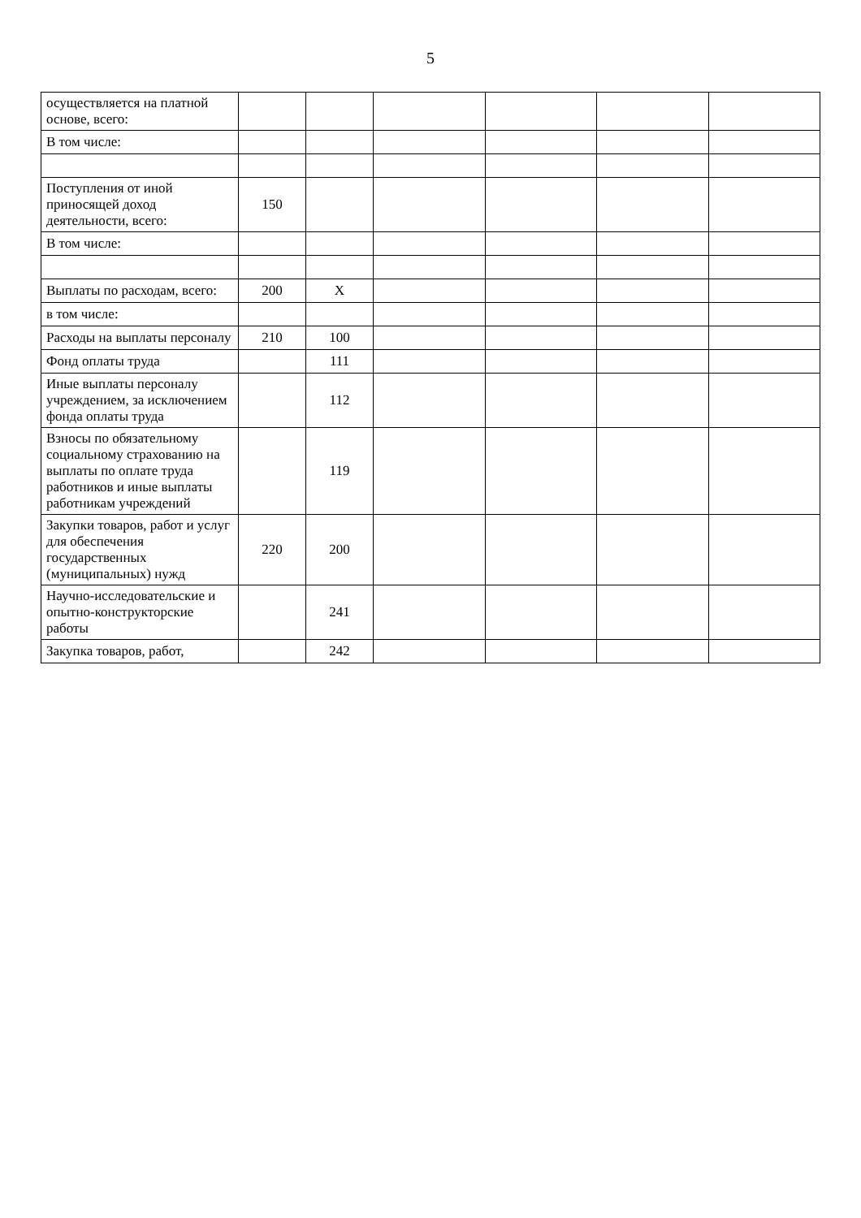5
| осуществляется на платной основе, всего: | | | | | | |
| В том числе: | | | | | | |
| Поступления от иной приносящей доход деятельности, всего: | 150 | | | | | |
| В том числе: | | | | | | |
| Выплаты по расходам, всего: | 200 | X | | | | |
| в том числе: | | | | | | |
| Расходы на выплаты персоналу | 210 | 100 | | | | |
| Фонд оплаты труда | | 111 | | | | |
| Иные выплаты персоналу учреждением, за исключением фонда оплаты труда | | 112 | | | | |
| Взносы по обязательному социальному страхованию на выплаты по оплате труда работников и иные выплаты работникам учреждений | | 119 | | | | |
| Закупки товаров, работ и услуг для обеспечения государственных (муниципальных) нужд | 220 | 200 | | | | |
| Научно-исследовательские и опытно-конструкторские работы | | 241 | | | | |
| Закупка товаров, работ, | | 242 | | | | |